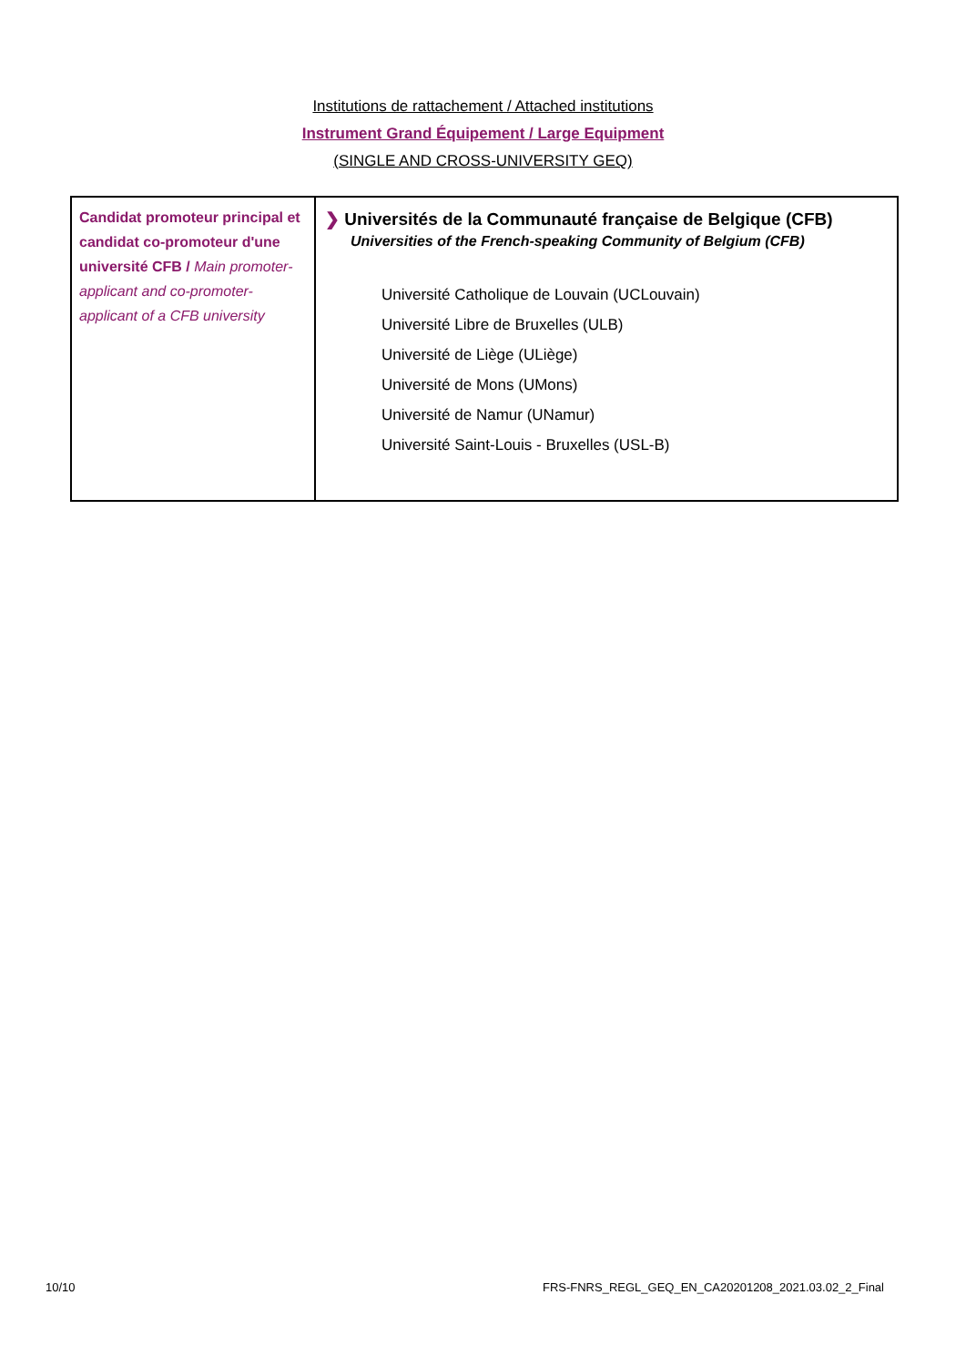Institutions de rattachement / Attached institutions
Instrument Grand Équipement / Large Equipment
(SINGLE AND CROSS-UNIVERSITY GEQ)
| Candidat promoteur principal et candidat co-promoteur d'une université CFB / Main promoter-applicant and co-promoter-applicant of a CFB university | ❯ Universités de la Communauté française de Belgique (CFB) Universities of the French-speaking Community of Belgium (CFB) Université Catholique de Louvain (UCLouvain) Université Libre de Bruxelles (ULB) Université de Liège (ULiège) Université de Mons (UMons) Université de Namur (UNamur) Université Saint-Louis - Bruxelles (USL-B) |
10/10 FRS-FNRS_REGL_GEQ_EN_CA20201208_2021.03.02_2_Final